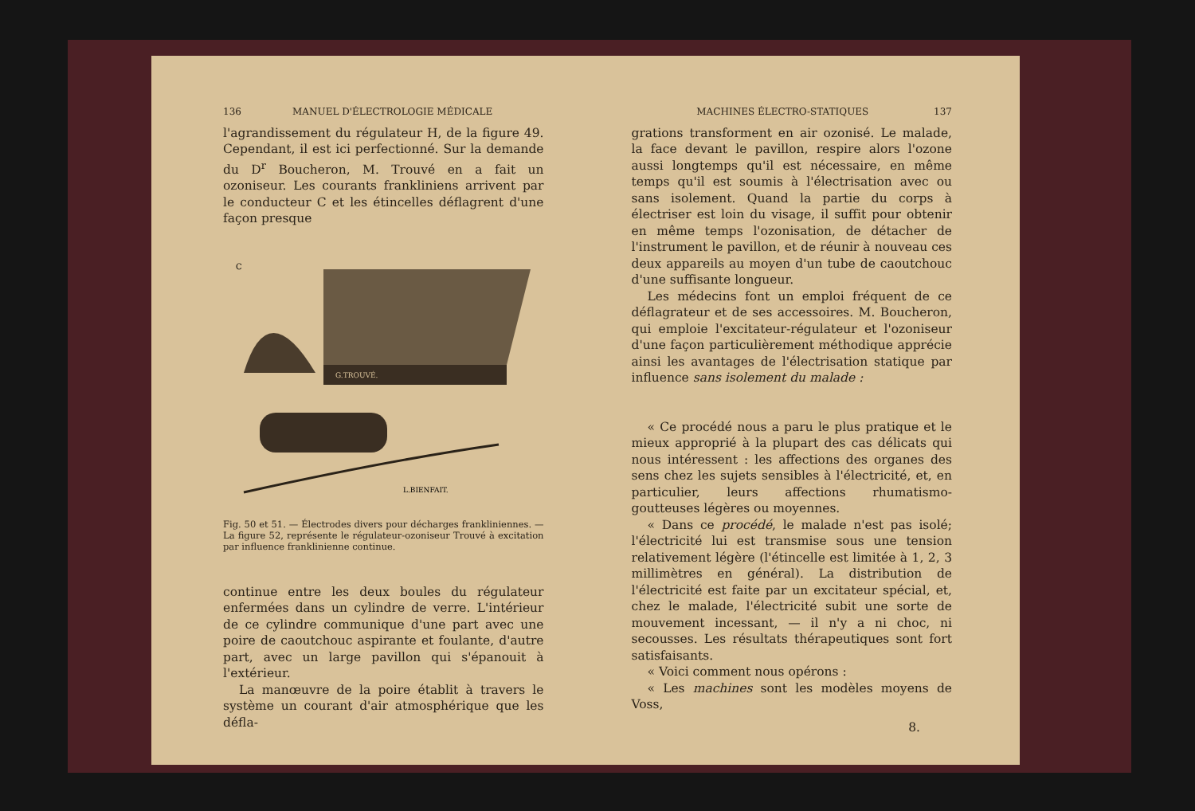136 MANUEL D'ÉLECTROLOGIE MÉDICALE
l'agrandissement du régulateur H, de la figure 49. Cependant, il est ici perfectionné. Sur la demande du D<sup>r</sup> Boucheron, M. Trouvé en a fait un ozoniseur. Les courants frankliniens arrivent par le conducteur C et les étincelles déflagrent d'une façon presque
C
G.TROUVÉ.
L.BIENFAIT.
Fig. 50 et 51. — Électrodes divers pour décharges frankliniennes. — La figure 52, représente le régulateur-ozoniseur Trouvé à excitation par influence franklinienne continue.
continue entre les deux boules du régulateur enfermées dans un cylindre de verre. L'intérieur de ce cylindre communique d'une part avec une poire de caoutchouc aspirante et foulante, d'autre part, avec un large pavillon qui s'épanouit à l'extérieur.
La manœuvre de la poire établit à travers le système un courant d'air atmosphérique que les défla-
MACHINES ÉLECTRO-STATIQUES 137
grations transforment en air ozonisé. Le malade, la face devant le pavillon, respire alors l'ozone aussi longtemps qu'il est nécessaire, en même temps qu'il est soumis à l'électrisation avec ou sans isolement. Quand la partie du corps à électriser est loin du visage, il suffit pour obtenir en même temps l'ozonisation, de détacher de l'instrument le pavillon, et de réunir à nouveau ces deux appareils au moyen d'un tube de caoutchouc d'une suffisante longueur.
Les médecins font un emploi fréquent de ce déflagrateur et de ses accessoires. M. Boucheron, qui emploie l'excitateur-régulateur et l'ozoniseur d'une façon particulièrement méthodique apprécie ainsi les avantages de l'électrisation statique par influence sans isolement du malade :
« Ce procédé nous a paru le plus pratique et le mieux approprié à la plupart des cas délicats qui nous intéressent : les affections des organes des sens chez les sujets sensibles à l'électricité, et, en particulier, leurs affections rhumatismo-goutteuses légères ou moyennes.
« Dans ce procédé, le malade n'est pas isolé; l'électricité lui est transmise sous une tension relativement légère (l'étincelle est limitée à 1, 2, 3 millimètres en général). La distribution de l'électricité est faite par un excitateur spécial, et, chez le malade, l'électricité subit une sorte de mouvement incessant, — il n'y a ni choc, ni secousses. Les résultats thérapeutiques sont fort satisfaisants.
« Voici comment nous opérons :
« Les machines sont les modèles moyens de Voss,
8.